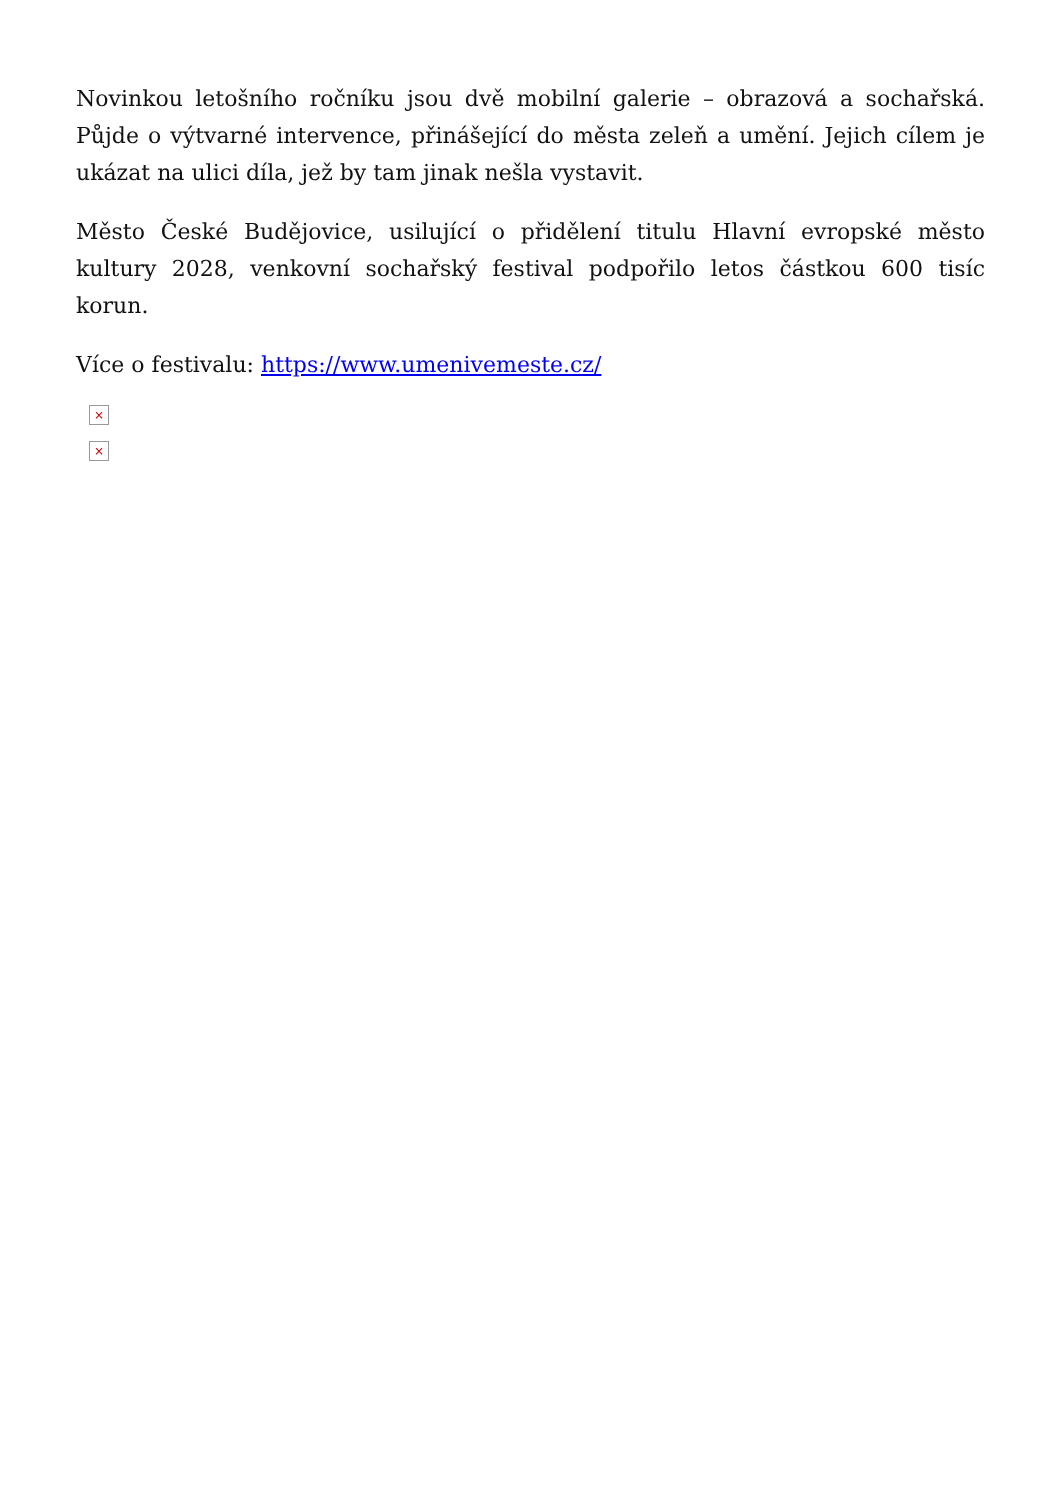Novinkou letošního ročníku jsou dvě mobilní galerie – obrazová a sochařská. Půjde o výtvarné intervence, přinášející do města zeleň a umění. Jejich cílem je ukázat na ulici díla, jež by tam jinak nešla vystavit.
Město České Budějovice, usilující o přidělení titulu Hlavní evropské město kultury 2028, venkovní sochařský festival podpořilo letos částkou 600 tisíc korun.
Více o festivalu: https://www.umenivemeste.cz/
×
×